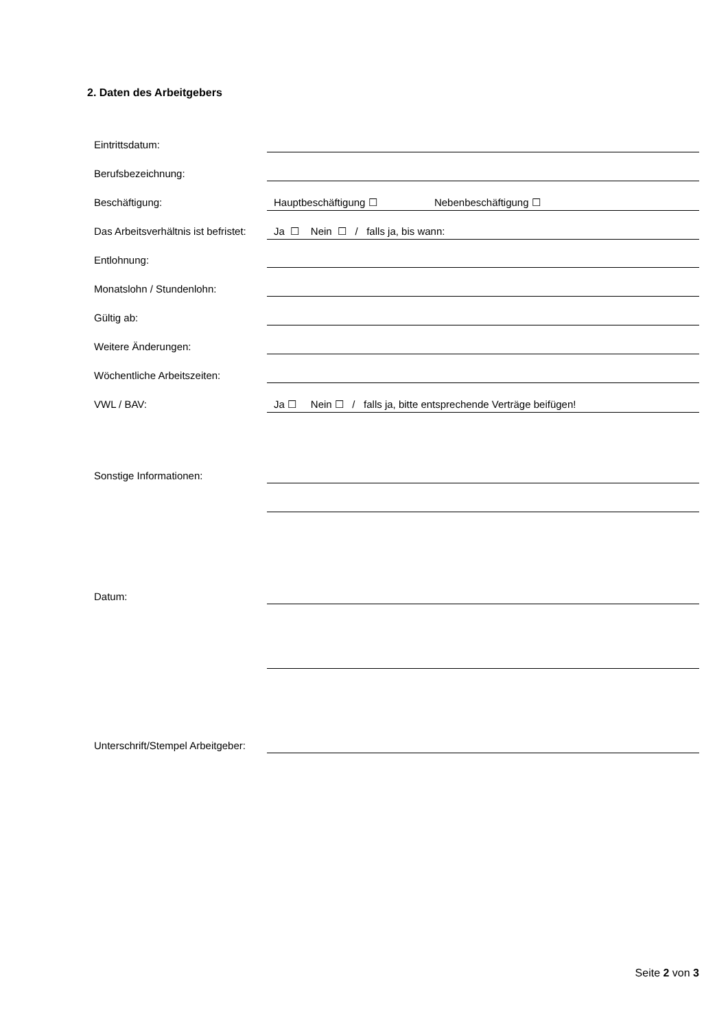2. Daten des Arbeitgebers
Eintrittsdatum:
Berufsbezeichnung:
Beschäftigung: Hauptbeschäftigung ☐ Nebenbeschäftigung ☐
Das Arbeitsverhältnis ist befristet: Ja ☐ Nein ☐ / falls ja, bis wann:
Entlohnung:
Monatslohn / Stundenlohn:
Gültig ab:
Weitere Änderungen:
Wöchentliche Arbeitszeiten:
VWL / BAV: Ja ☐ Nein ☐ / falls ja, bitte entsprechende Verträge beifügen!
Sonstige Informationen:
Datum:
Unterschrift/Stempel Arbeitgeber:
Seite 2 von 3